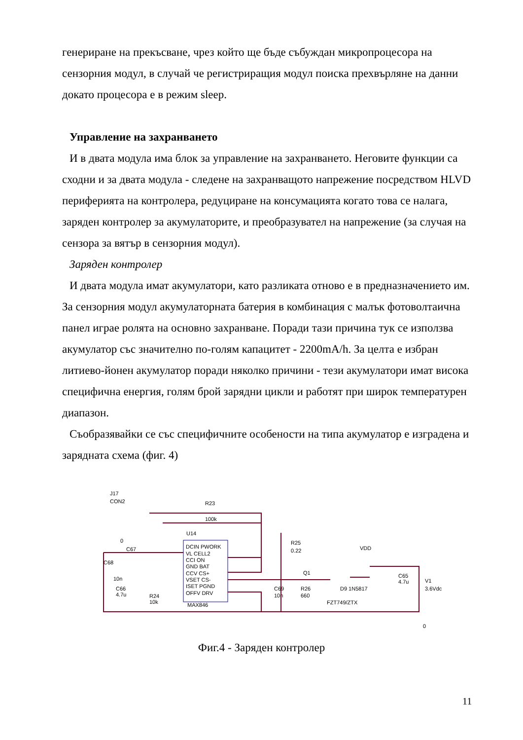генериране на прекъсване, чрез който ще бъде събуждан микропроцесора на сензорния модул, в случай че регистриращия модул поиска прехвърляне на данни докато процесора е в режим sleep.
Управление на захранването
И в двата модула има блок за управление на захранването. Неговите функции са сходни и за двата модула - следене на захранващото напрежение посредством HLVD периферията на контролера, редуциране на консумацията когато това се налага, заряден контролер за акумулаторите, и преобразувател на напрежение (за случая на сензора за вятър в сензорния модул).
Заряден контролер
И двата модула имат акумулатори, като разликата отново е в предназначението им. За сензорния модул акумулаторната батерия в комбинация с малък фотоволтаична панел играе ролята на основно захранване. Поради тази причина тук се използва акумулатор със значително по-голям капацитет - 2200mA/h. За целта е избран литиево-йонен акумулатор поради няколко причини - тези акумулатори имат висока специфична енергия, голям брой зарядни цикли и работят при широк температурен диапазон.
Съобразявайки се със специфичните особености на типа акумулатор е изградена и зарядната схема (фиг. 4)
J17
CON2
R23
100k
U14
DCIN PWORK
VL CELL2
CCI ON
GND BAT
CCV CS+
VSET CS-
ISET PGND
OFFV DRV
MAX846
C67
C68
10n
C66
4.7u
R24
10k
R25
0.22
Q1
C69
10n
R26
660
D9 1N5817
FZT749/ZTX
VDD
C65
4.7u
V1
3.6Vdc
0
0
Фиг.4 - Заряден контролер
11